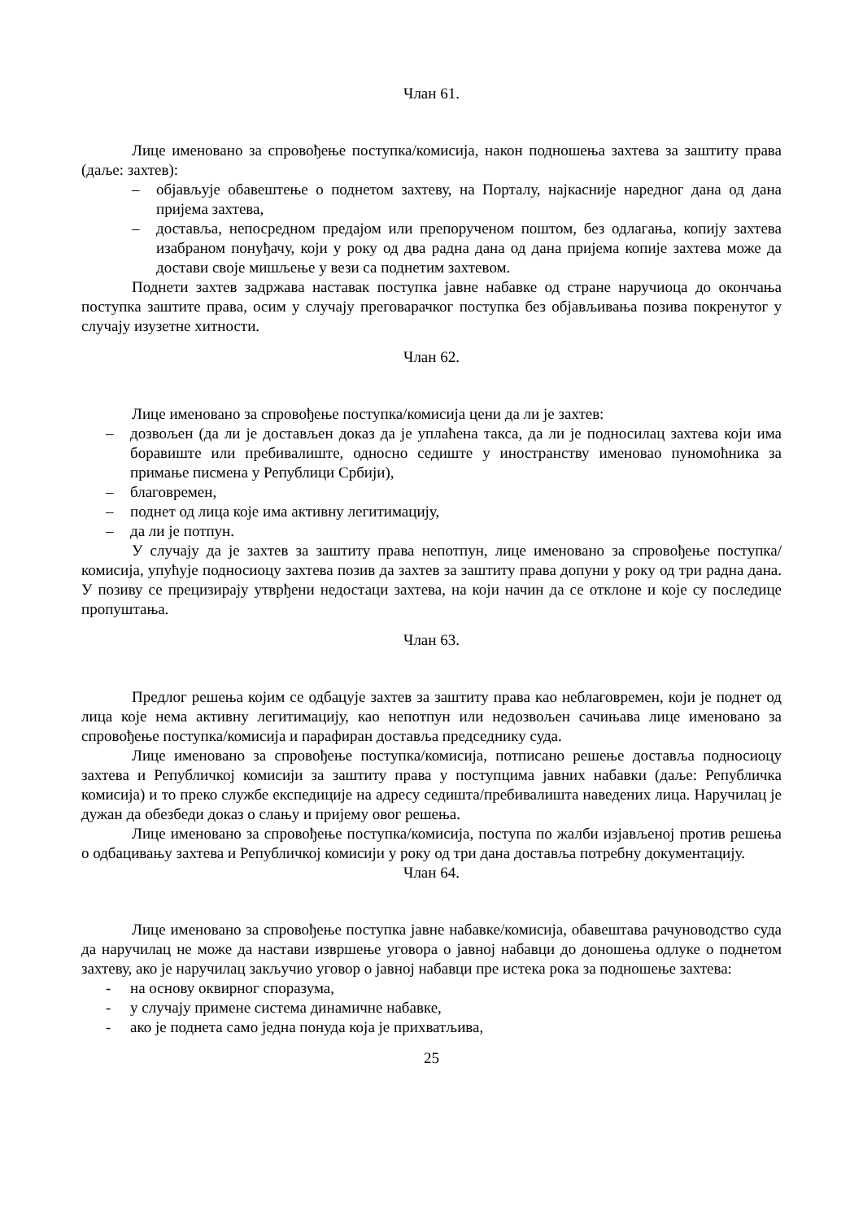Члан 61.
Лице именовано за спровођење поступка/комисија, након подношења захтева за заштиту права (даље: захтев):
– објављује обавештење о поднетом захтеву, на Порталу, најкасније наредног дана од дана пријема захтева,
– доставља, непосредном предајом или препорученом поштом, без одлагања, копију захтева изабраном понуђачу, који у року од два радна дана од дана пријема копије захтева може да достави своје мишљење у вези са поднетим захтевом.
Поднети захтев задржава наставак поступка јавне набавке од стране наручиоца до окончања поступка заштите права, осим у случају преговарачког поступка без објављивања позива покренутог у случају изузетне хитности.
Члан 62.
Лице именовано за спровођење поступка/комисија цени да ли је захтев:
– дозвољен (да ли је достављен доказ да је уплаћена такса, да ли је подносилац захтева који има боравиште или пребивалиште, односно седиште у иностранству именовао пуномоћника за примање писмена у Републици Србији),
– благовремен,
– поднет од лица које има активну легитимацију,
– да ли је потпун.
У случају да је захтев за заштиту права непотпун, лице именовано за спровођење поступка/комисија, упућује подносиоцу захтева позив да захтев за заштиту права допуни у року од три радна дана. У позиву се прецизирају утврђени недостаци захтева, на који начин да се отклоне и које су последице пропуштања.
Члан 63.
Предлог решења којим се одбацује захтев за заштиту права као неблаговремен, који је поднет од лица које нема активну легитимацију, као непотпун или недозвољен сачињава лице именовано за спровођење поступка/комисија и парафиран доставља председнику суда.
Лице именовано за спровођење поступка/комисија, потписано решење доставља подносиоцу захтева и Републичкој комисији за заштиту права у поступцима јавних набавки (даље: Републичка комисија) и то преко службе експедиције на адресу седишта/пребивалишта наведених лица. Наручилац је дужан да обезбеди доказ о слању и пријему овог решења.
Лице именовано за спровођење поступка/комисија, поступа по жалби изјављеној против решења о одбацивању захтева и Републичкој комисији у року од три дана доставља потребну документацију.
Члан 64.
Лице именовано за спровођење поступка јавне набавке/комисија, обавештава рачуноводство суда да наручилац не може да настави извршење уговора о јавној набавци до доношења одлуке о поднетом захтеву, ако је наручилац закључио уговор о јавној набавци пре истека рока за подношење захтева:
- на основу оквирног споразума,
- у случају примене система динамичне набавке,
- ако је поднета само једна понуда која је прихватљива,
25